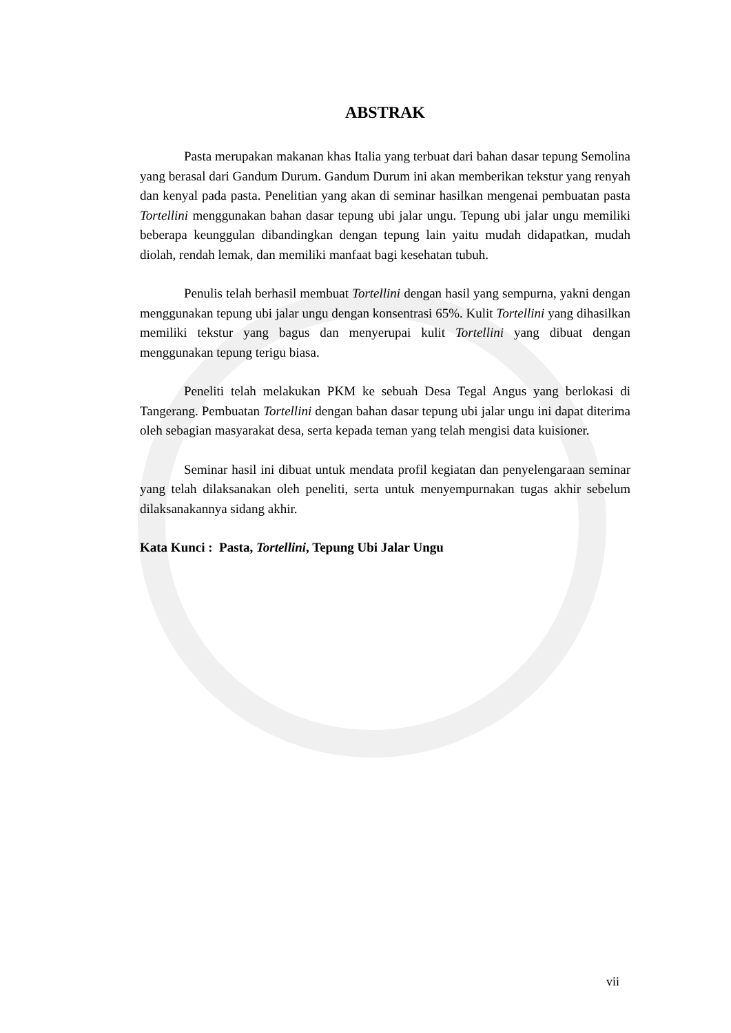ABSTRAK
Pasta merupakan makanan khas Italia yang terbuat dari bahan dasar tepung Semolina yang berasal dari Gandum Durum. Gandum Durum ini akan memberikan tekstur yang renyah dan kenyal pada pasta. Penelitian yang akan di seminar hasilkan mengenai pembuatan pasta Tortellini menggunakan bahan dasar tepung ubi jalar ungu. Tepung ubi jalar ungu memiliki beberapa keunggulan dibandingkan dengan tepung lain yaitu mudah didapatkan, mudah diolah, rendah lemak, dan memiliki manfaat bagi kesehatan tubuh.
Penulis telah berhasil membuat Tortellini dengan hasil yang sempurna, yakni dengan menggunakan tepung ubi jalar ungu dengan konsentrasi 65%. Kulit Tortellini yang dihasilkan memiliki tekstur yang bagus dan menyerupai kulit Tortellini yang dibuat dengan menggunakan tepung terigu biasa.
Peneliti telah melakukan PKM ke sebuah Desa Tegal Angus yang berlokasi di Tangerang. Pembuatan Tortellini dengan bahan dasar tepung ubi jalar ungu ini dapat diterima oleh sebagian masyarakat desa, serta kepada teman yang telah mengisi data kuisioner.
Seminar hasil ini dibuat untuk mendata profil kegiatan dan penyelengaraan seminar yang telah dilaksanakan oleh peneliti, serta untuk menyempurnakan tugas akhir sebelum dilaksanakannya sidang akhir.
Kata Kunci : Pasta, Tortellini, Tepung Ubi Jalar Ungu
vii